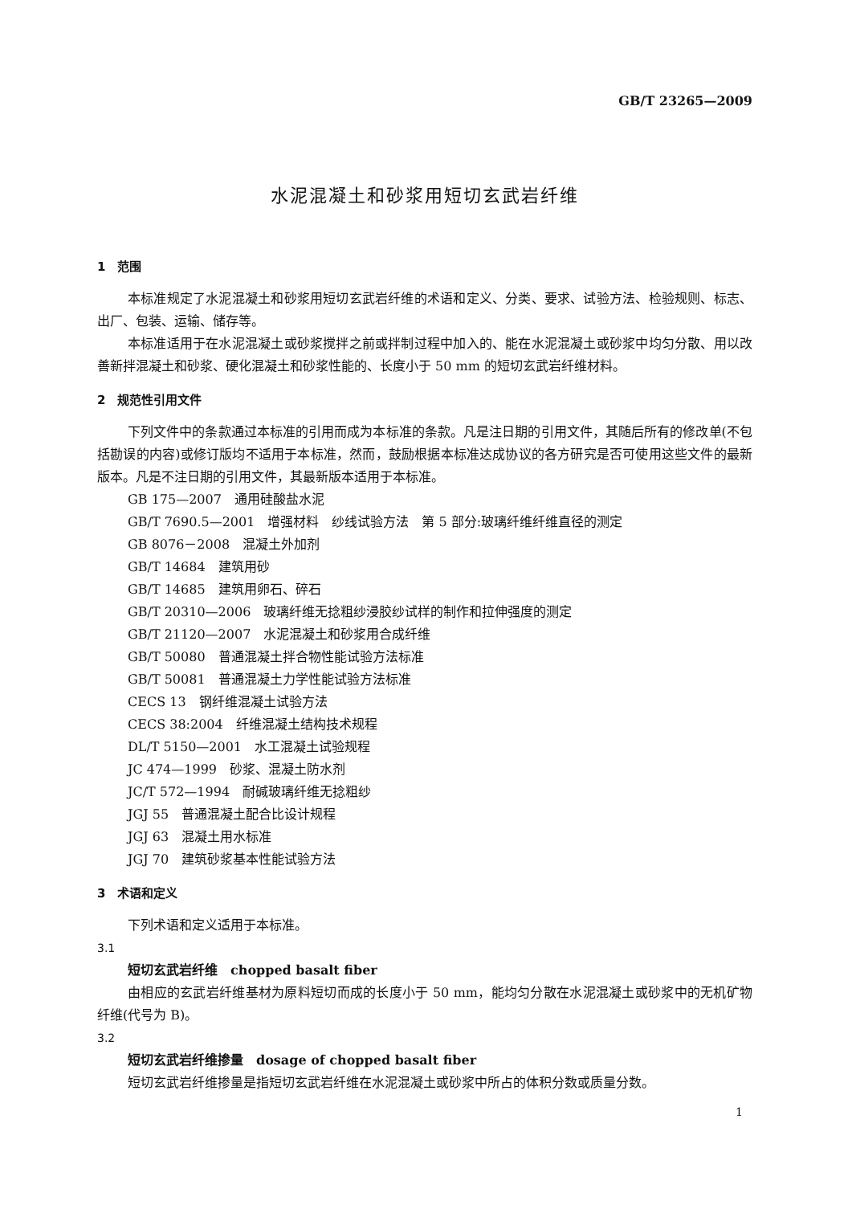GB/T 23265—2009
水泥混凝土和砂浆用短切玄武岩纤维
1　范围
本标准规定了水泥混凝土和砂浆用短切玄武岩纤维的术语和定义、分类、要求、试验方法、检验规则、标志、出厂、包装、运输、储存等。
本标准适用于在水泥混凝土或砂浆搅拌之前或拌制过程中加入的、能在水泥混凝土或砂浆中均匀分散、用以改善新拌混凝土和砂浆、硬化混凝土和砂浆性能的、长度小于 50 mm 的短切玄武岩纤维材料。
2　规范性引用文件
下列文件中的条款通过本标准的引用而成为本标准的条款。凡是注日期的引用文件，其随后所有的修改单(不包括勘误的内容)或修订版均不适用于本标准，然而，鼓励根据本标准达成协议的各方研究是否可使用这些文件的最新版本。凡是不注日期的引用文件，其最新版本适用于本标准。
GB 175—2007　通用硅酸盐水泥
GB/T 7690.5—2001　增强材料　纱线试验方法　第 5 部分:玻璃纤维纤维直径的测定
GB 8076－2008　混凝土外加剂
GB/T 14684　建筑用砂
GB/T 14685　建筑用卵石、碎石
GB/T 20310—2006　玻璃纤维无捻粗纱浸胶纱试样的制作和拉伸强度的测定
GB/T 21120—2007　水泥混凝土和砂浆用合成纤维
GB/T 50080　普通混凝土拌合物性能试验方法标准
GB/T 50081　普通混凝土力学性能试验方法标准
CECS 13　钢纤维混凝土试验方法
CECS 38:2004　纤维混凝土结构技术规程
DL/T 5150—2001　水工混凝土试验规程
JC 474—1999　砂浆、混凝土防水剂
JC/T 572—1994　耐碱玻璃纤维无捻粗纱
JGJ 55　普通混凝土配合比设计规程
JGJ 63　混凝土用水标准
JGJ 70　建筑砂浆基本性能试验方法
3　术语和定义
下列术语和定义适用于本标准。
3.1
短切玄武岩纤维　chopped basalt fiber
由相应的玄武岩纤维基材为原料短切而成的长度小于 50 mm，能均匀分散在水泥混凝土或砂浆中的无机矿物纤维(代号为 B)。
3.2
短切玄武岩纤维掺量　dosage of chopped basalt fiber
短切玄武岩纤维掺量是指短切玄武岩纤维在水泥混凝土或砂浆中所占的体积分数或质量分数。
1